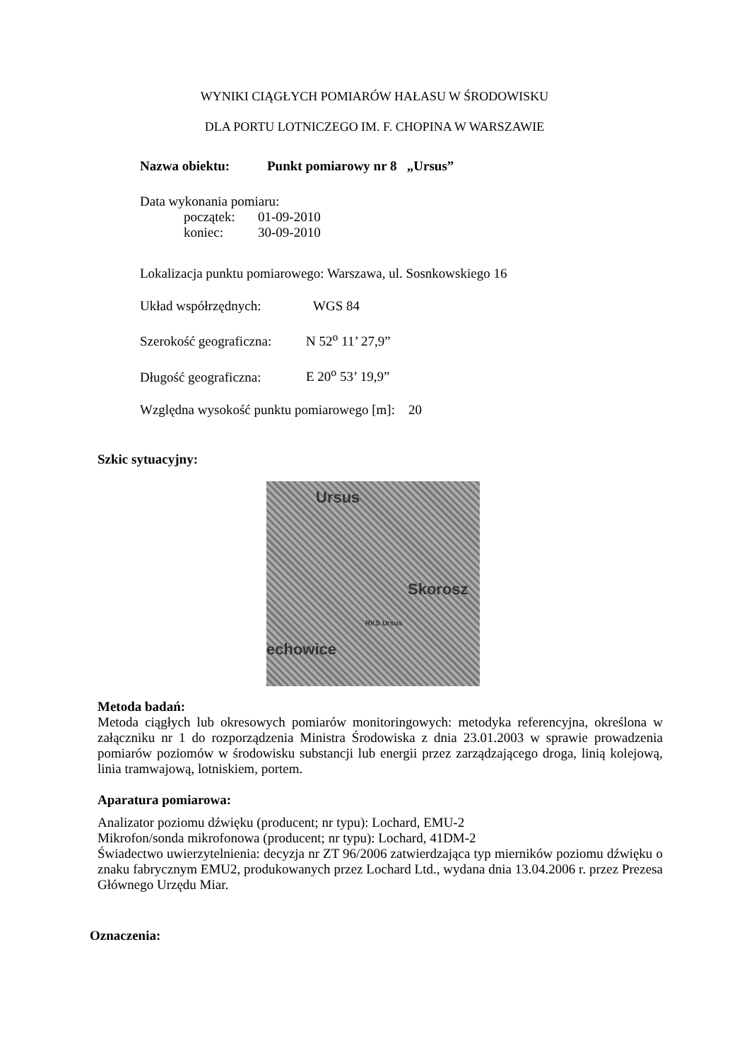WYNIKI CIĄGŁYCH POMIARÓW HAŁASU W ŚRODOWISKU
DLA PORTU LOTNICZEGO IM. F. CHOPINA W WARSZAWIE
Nazwa obiektu: Punkt pomiarowy nr 8 „Ursus”
Data wykonania pomiaru:
początek: 01-09-2010
koniec: 30-09-2010
Lokalizacja punktu pomiarowego: Warszawa, ul. Sosnkowskiego 16
Układ współrzędnych: WGS 84
Szerokość geograficzna: N 52<sup>o</sup> 11’ 27,9”
Długość geograficzna: E 20<sup>o</sup> 53’ 19,9”
Względna wysokość punktu pomiarowego [m]: 20
Szkic sytuacyjny:
Ursus
Skorosz
echowice
RKS Ursus
Metoda badań:
Metoda ciągłych lub okresowych pomiarów monitoringowych: metodyka referencyjna, określona w załączniku nr 1 do rozporządzenia Ministra Środowiska z dnia 23.01.2003 w sprawie prowadzenia pomiarów poziomów w środowisku substancji lub energii przez zarządzającego droga, linią kolejową, linia tramwajową, lotniskiem, portem.
Aparatura pomiarowa:
Analizator poziomu dźwięku (producent; nr typu): Lochard, EMU-2
Mikrofon/sonda mikrofonowa (producent; nr typu): Lochard, 41DM-2
Świadectwo uwierzytelnienia: decyzja nr ZT 96/2006 zatwierdzająca typ mierników poziomu dźwięku o znaku fabrycznym EMU2, produkowanych przez Lochard Ltd., wydana dnia 13.04.2006 r. przez Prezesa Głównego Urzędu Miar.
Oznaczenia: